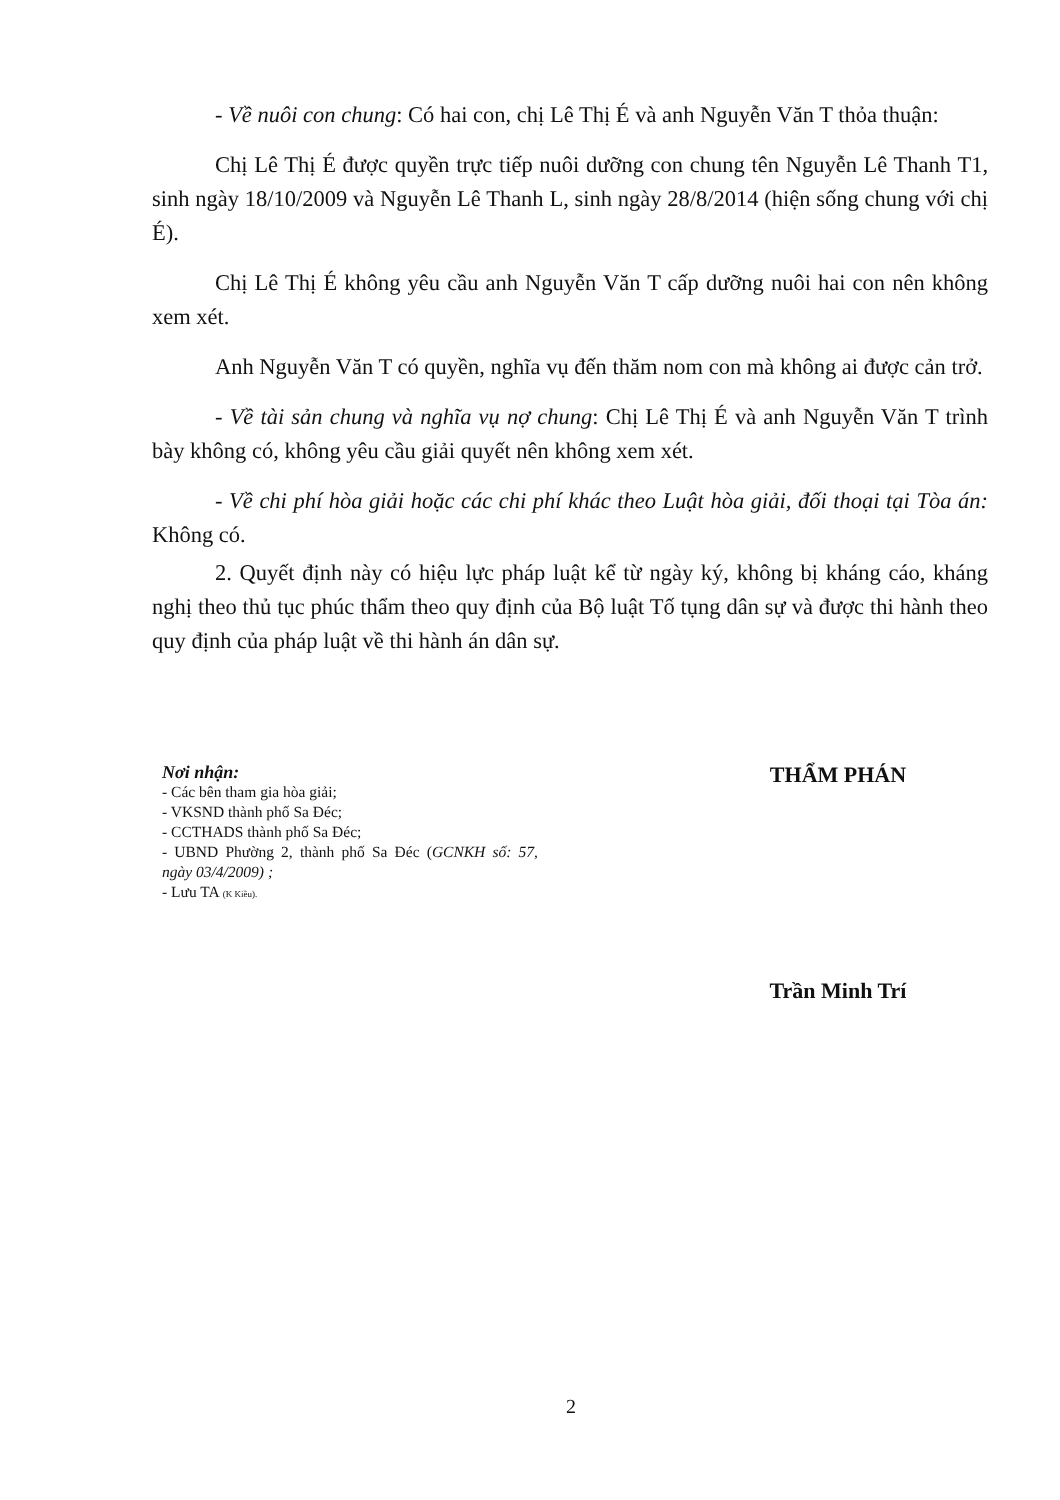- Về nuôi con chung: Có hai con, chị Lê Thị É và anh Nguyễn Văn T thỏa thuận:
Chị Lê Thị É được quyền trực tiếp nuôi dưỡng con chung tên Nguyễn Lê Thanh T1, sinh ngày 18/10/2009 và Nguyễn Lê Thanh L, sinh ngày 28/8/2014 (hiện sống chung với chị É).
Chị Lê Thị É không yêu cầu anh Nguyễn Văn T cấp dưỡng nuôi hai con nên không xem xét.
Anh Nguyễn Văn T có quyền, nghĩa vụ đến thăm nom con mà không ai được cản trở.
- Về tài sản chung và nghĩa vụ nợ chung: Chị Lê Thị É và anh Nguyễn Văn T trình bày không có, không yêu cầu giải quyết nên không xem xét.
- Về chi phí hòa giải hoặc các chi phí khác theo Luật hòa giải, đối thoại tại Tòa án: Không có.
2. Quyết định này có hiệu lực pháp luật kể từ ngày ký, không bị kháng cáo, kháng nghị theo thủ tục phúc thẩm theo quy định của Bộ luật Tố tụng dân sự và được thi hành theo quy định của pháp luật về thi hành án dân sự.
Nơi nhận:
- Các bên tham gia hòa giải;
- VKSND thành phố Sa Đéc;
- CCTHADS thành phố Sa Đéc;
- UBND Phường 2, thành phố Sa Đéc (GCNKH số: 57, ngày 03/4/2009) ;
- Lưu TA (K Kiều).
THẨM PHÁN
Trần Minh Trí
2